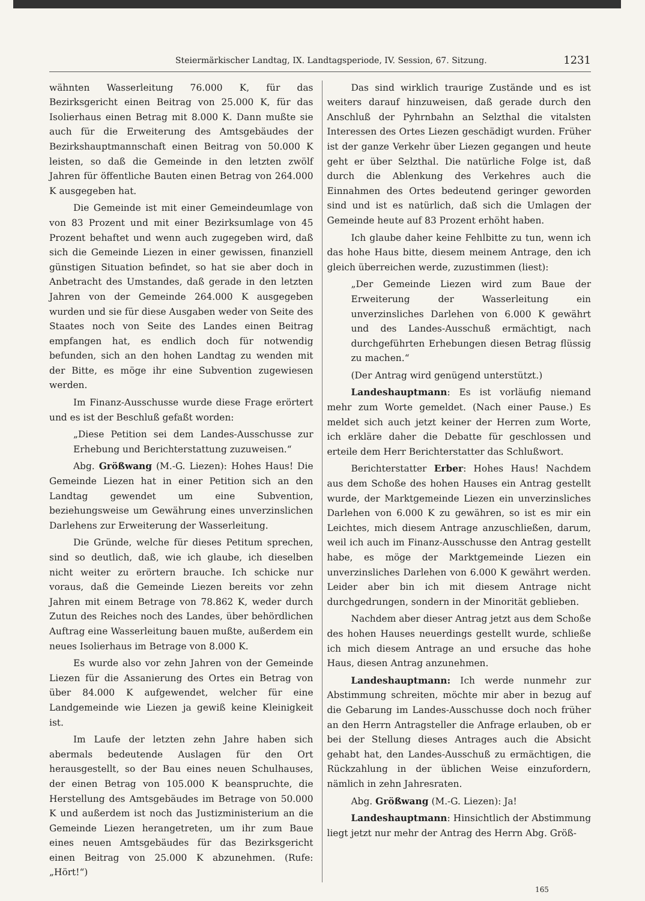Steiermärkischer Landtag, IX. Landtagsperiode, IV. Session, 67. Sitzung. 1231
wähnten Wasserleitung 76.000 K, für das Bezirksgericht einen Beitrag von 25.000 K, für das Isolierhaus einen Betrag mit 8.000 K. Dann mußte sie auch für die Erweiterung des Amtsgebäudes der Bezirkshauptmannschaft einen Beitrag von 50.000 K leisten, so daß die Gemeinde in den letzten zwölf Jahren für öffentliche Bauten einen Betrag von 264.000 K ausgegeben hat.
Die Gemeinde ist mit einer Gemeindeumlage von von 83 Prozent und mit einer Bezirksumlage von 45 Prozent behaftet und wenn auch zugegeben wird, daß sich die Gemeinde Liezen in einer gewissen, finanziell günstigen Situation befindet, so hat sie aber doch in Anbetracht des Umstandes, daß gerade in den letzten Jahren von der Gemeinde 264.000 K ausgegeben wurden und sie für diese Ausgaben weder von Seite des Staates noch von Seite des Landes einen Beitrag empfangen hat, es endlich doch für notwendig befunden, sich an den hohen Landtag zu wenden mit der Bitte, es möge ihr eine Subvention zugewiesen werden.
Im Finanz-Ausschusse wurde diese Frage erörtert und es ist der Beschluß gefaßt worden:
„Diese Petition sei dem Landes-Ausschusse zur Erhebung und Berichterstattung zuzuweisen.“
Abg. Größwang (M.-G. Liezen): Hohes Haus! Die Gemeinde Liezen hat in einer Petition sich an den Landtag gewendet um eine Subvention, beziehungsweise um Gewährung eines unverzinslichen Darlehens zur Erweiterung der Wasserleitung.
Die Gründe, welche für dieses Petitum sprechen, sind so deutlich, daß, wie ich glaube, ich dieselben nicht weiter zu erörtern brauche. Ich schicke nur voraus, daß die Gemeinde Liezen bereits vor zehn Jahren mit einem Betrage von 78.862 K, weder durch Zutun des Reiches noch des Landes, über behördlichen Auftrag eine Wasserleitung bauen mußte, außerdem ein neues Isolierhaus im Betrage von 8.000 K.
Es wurde also vor zehn Jahren von der Gemeinde Liezen für die Assanierung des Ortes ein Betrag von über 84.000 K aufgewendet, welcher für eine Landgemeinde wie Liezen ja gewiß keine Kleinigkeit ist.
Im Laufe der letzten zehn Jahre haben sich abermals bedeutende Auslagen für den Ort herausgestellt, so der Bau eines neuen Schulhauses, der einen Betrag von 105.000 K beanspruchte, die Herstellung des Amtsgebäudes im Betrage von 50.000 K und außerdem ist noch das Justizministerium an die Gemeinde Liezen herangetreten, um ihr zum Baue eines neuen Amtsgebäudes für das Bezirksgericht einen Beitrag von 25.000 K abzunehmen. (Rufe: „Hört!“)
Das sind wirklich traurige Zustände und es ist weiters darauf hinzuweisen, daß gerade durch den Anschluß der Pyhrnbahn an Selzthal die vitalsten Interessen des Ortes Liezen geschädigt wurden. Früher ist der ganze Verkehr über Liezen gegangen und heute geht er über Selzthal. Die natürliche Folge ist, daß durch die Ablenkung des Verkehres auch die Einnahmen des Ortes bedeutend geringer geworden sind und ist es natürlich, daß sich die Umlagen der Gemeinde heute auf 83 Prozent erhöht haben.
Ich glaube daher keine Fehlbitte zu tun, wenn ich das hohe Haus bitte, diesem meinem Antrage, den ich gleich überreichen werde, zuzustimmen (liest):
„Der Gemeinde Liezen wird zum Baue der Erweiterung der Wasserleitung ein unverzinsliches Darlehen von 6.000 K gewährt und des Landes-Ausschuß ermächtigt, nach durchgeführten Erhebungen diesen Betrag flüssig zu machen.“
(Der Antrag wird genügend unterstützt.)
Landeshauptmann: Es ist vorläufig niemand mehr zum Worte gemeldet. (Nach einer Pause.) Es meldet sich auch jetzt keiner der Herren zum Worte, ich erkläre daher die Debatte für geschlossen und erteile dem Herr Berichterstatter das Schlußwort.
Berichterstatter Erber: Hohes Haus! Nachdem aus dem Schoße des hohen Hauses ein Antrag gestellt wurde, der Marktgemeinde Liezen ein unverzinsliches Darlehen von 6.000 K zu gewähren, so ist es mir ein Leichtes, mich diesem Antrage anzuschließen, darum, weil ich auch im Finanz-Ausschusse den Antrag gestellt habe, es möge der Marktgemeinde Liezen ein unverzinsliches Darlehen von 6.000 K gewährt werden. Leider aber bin ich mit diesem Antrage nicht durchgedrungen, sondern in der Minorität geblieben.
Nachdem aber dieser Antrag jetzt aus dem Schoße des hohen Hauses neuerdings gestellt wurde, schließe ich mich diesem Antrage an und ersuche das hohe Haus, diesen Antrag anzunehmen.
Landeshauptmann: Ich werde nunmehr zur Abstimmung schreiten, möchte mir aber in bezug auf die Gebarung im Landes-Ausschusse doch noch früher an den Herrn Antragsteller die Anfrage erlauben, ob er bei der Stellung dieses Antrages auch die Absicht gehabt hat, den Landes-Ausschuß zu ermächtigen, die Rückzahlung in der üblichen Weise einzufordern, nämlich in zehn Jahresraten.
Abg. Größwang (M.-G. Liezen): Ja!
Landeshauptmann: Hinsichtlich der Abstimmung liegt jetzt nur mehr der Antrag des Herrn Abg. Größ-
165